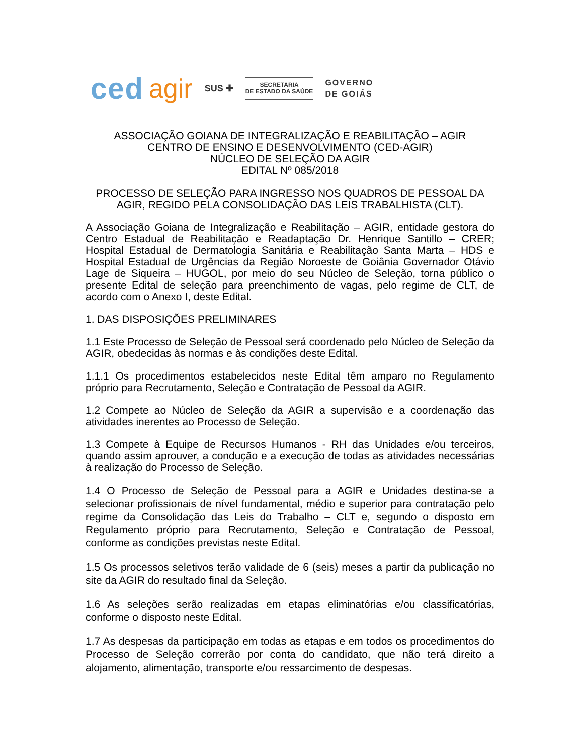ced agir SUS ✚ SECRETARIA
DE ESTADO DA SAÚDE GOVERNO
DE GOIÁS
ASSOCIAÇÃO GOIANA DE INTEGRALIZAÇÃO E REABILITAÇÃO – AGIR
CENTRO DE ENSINO E DESENVOLVIMENTO (CED-AGIR)
NÚCLEO DE SELEÇÃO DA AGIR
EDITAL Nº 085/2018
PROCESSO DE SELEÇÃO PARA INGRESSO NOS QUADROS DE PESSOAL DA AGIR, REGIDO PELA CONSOLIDAÇÃO DAS LEIS TRABALHISTA (CLT).
A Associação Goiana de Integralização e Reabilitação – AGIR, entidade gestora do Centro Estadual de Reabilitação e Readaptação Dr. Henrique Santillo – CRER; Hospital Estadual de Dermatologia Sanitária e Reabilitação Santa Marta – HDS e Hospital Estadual de Urgências da Região Noroeste de Goiânia Governador Otávio Lage de Siqueira – HUGOL, por meio do seu Núcleo de Seleção, torna público o presente Edital de seleção para preenchimento de vagas, pelo regime de CLT, de acordo com o Anexo I, deste Edital.
1. DAS DISPOSIÇÕES PRELIMINARES
1.1 Este Processo de Seleção de Pessoal será coordenado pelo Núcleo de Seleção da AGIR, obedecidas às normas e às condições deste Edital.
1.1.1 Os procedimentos estabelecidos neste Edital têm amparo no Regulamento próprio para Recrutamento, Seleção e Contratação de Pessoal da AGIR.
1.2 Compete ao Núcleo de Seleção da AGIR a supervisão e a coordenação das atividades inerentes ao Processo de Seleção.
1.3 Compete à Equipe de Recursos Humanos - RH das Unidades e/ou terceiros, quando assim aprouver, a condução e a execução de todas as atividades necessárias à realização do Processo de Seleção.
1.4 O Processo de Seleção de Pessoal para a AGIR e Unidades destina-se a selecionar profissionais de nível fundamental, médio e superior para contratação pelo regime da Consolidação das Leis do Trabalho – CLT e, segundo o disposto em Regulamento próprio para Recrutamento, Seleção e Contratação de Pessoal, conforme as condições previstas neste Edital.
1.5 Os processos seletivos terão validade de 6 (seis) meses a partir da publicação no site da AGIR do resultado final da Seleção.
1.6 As seleções serão realizadas em etapas eliminatórias e/ou classificatórias, conforme o disposto neste Edital.
1.7 As despesas da participação em todas as etapas e em todos os procedimentos do Processo de Seleção correrão por conta do candidato, que não terá direito a alojamento, alimentação, transporte e/ou ressarcimento de despesas.